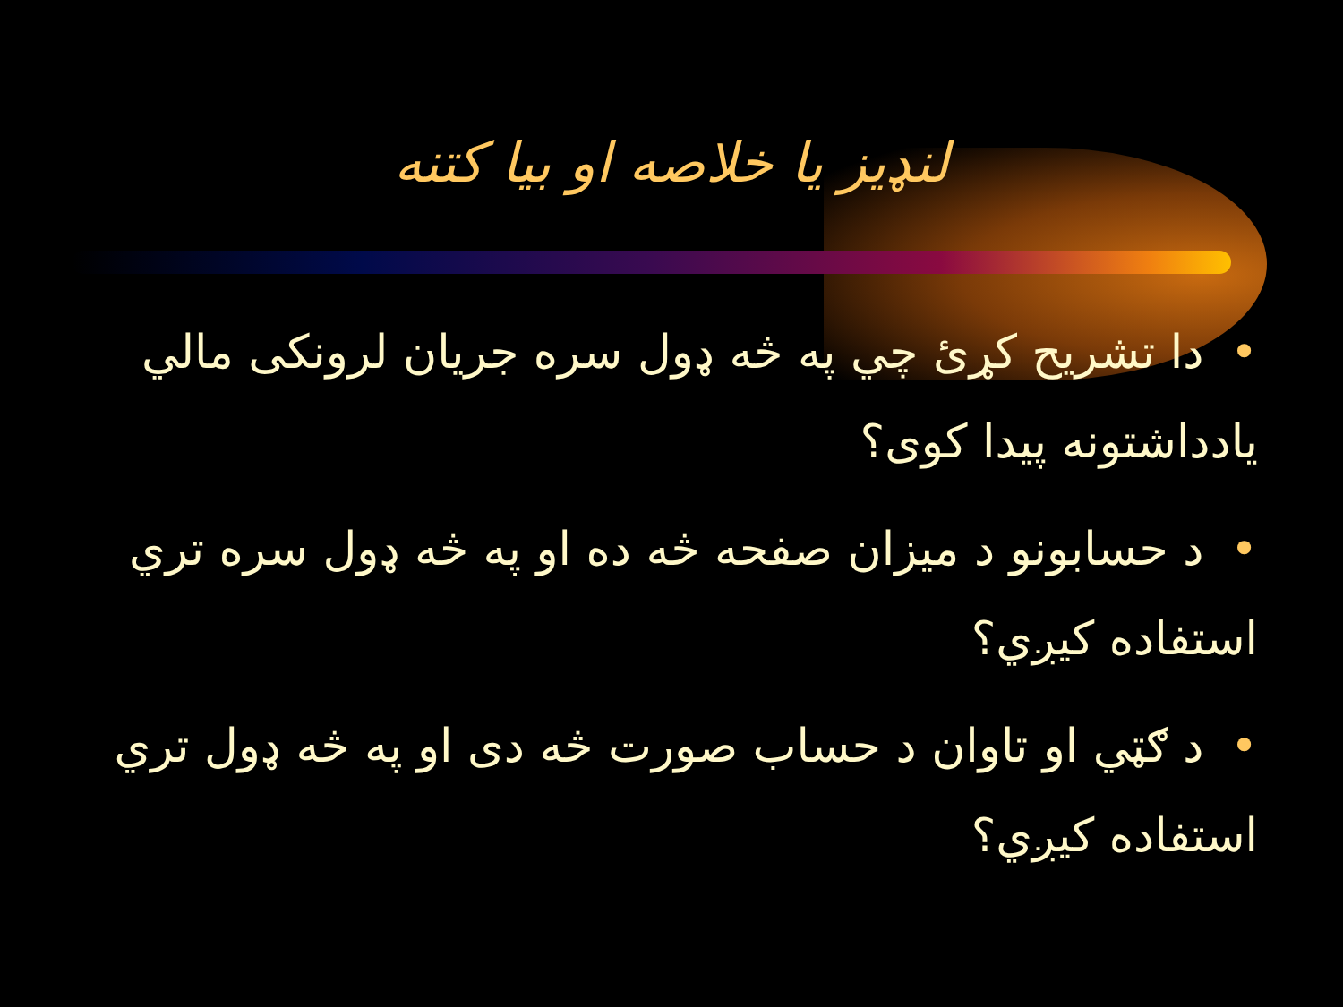لنډيز يا خلاصه او بيا کتنه
•دا تشريح کړئ چي په څه ډول سره جريان لرونکی مالي يادداشتونه پيدا کوی؟
•د حسابونو د ميزان صفحه څه ده او په څه ډول سره تري استفاده کيږي؟
•د ګټي او تاوان د حساب صورت څه دی او په څه ډول تري استفاده کيږي؟